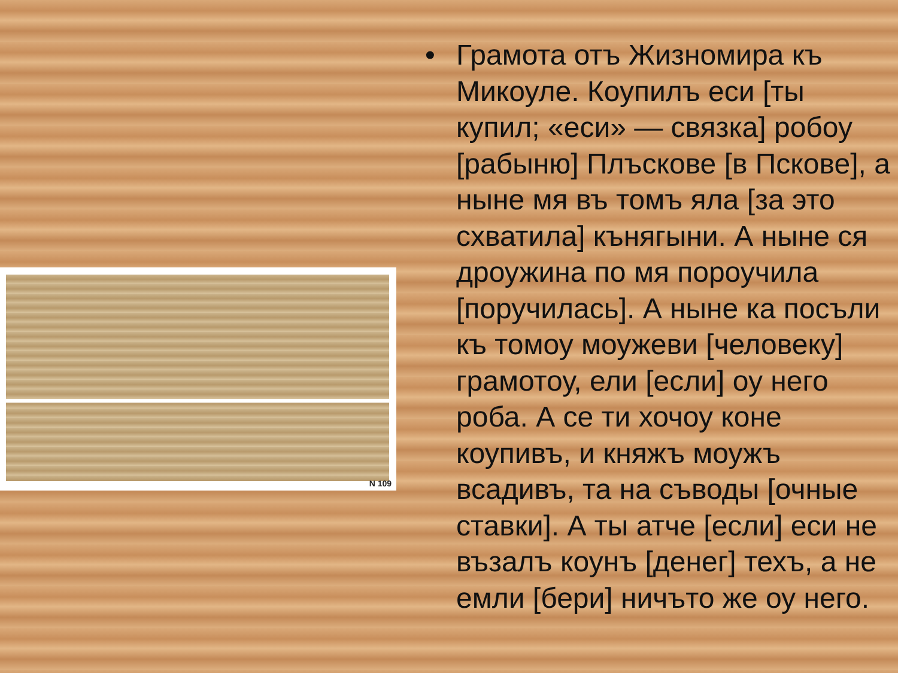N 109
• Грамота отъ Жизномира къ Микоуле. Коупилъ еси [ты купил; «еси» — связка] робоу [рабыню] Плъскове [в Пскове], а ныне мя въ томъ яла [за это схватила] кънягыни. А ныне ся дроужина по мя пороучила [поручилась]. А ныне ка посъли къ томоу моужеви [человеку] грамотоу, ели [если] оу него роба. А се ти хочоу коне коупивъ, и княжъ моужъ всадивъ, та на съводы [очные ставки]. А ты атче [если] еси не възалъ коунъ [денег] техъ, а не емли [бери] ничъто же оу него.